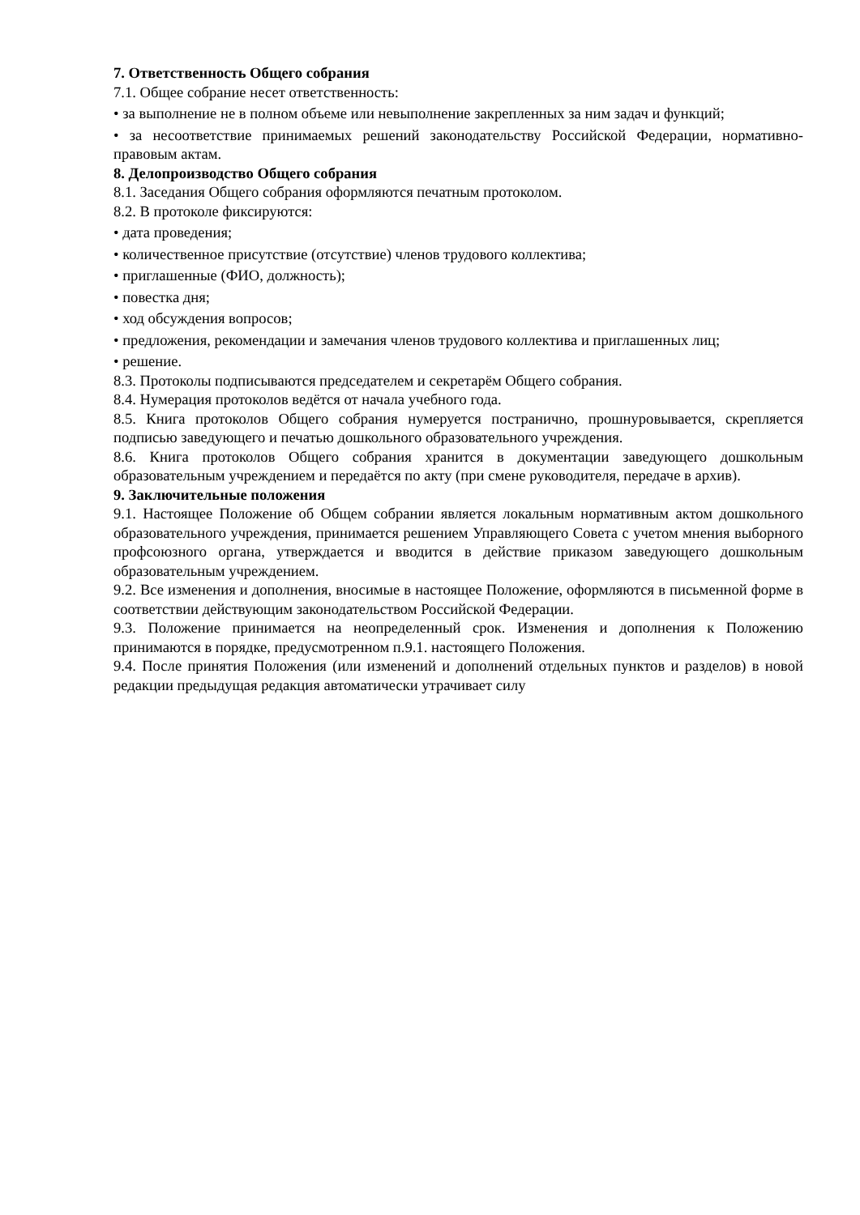7. Ответственность Общего собрания
7.1. Общее собрание несет ответственность:
• за выполнение не в полном объеме или невыполнение закрепленных за ним задач и функций;
• за несоответствие принимаемых решений законодательству Российской Федерации, нормативно-правовым актам.
8. Делопроизводство Общего собрания
8.1. Заседания Общего собрания оформляются печатным протоколом.
8.2. В протоколе фиксируются:
• дата проведения;
• количественное присутствие (отсутствие) членов трудового коллектива;
• приглашенные (ФИО, должность);
• повестка дня;
• ход обсуждения вопросов;
• предложения, рекомендации и замечания членов трудового коллектива и приглашенных лиц;
• решение.
8.3. Протоколы подписываются председателем и секретарём Общего собрания.
8.4. Нумерация протоколов ведётся от начала учебного года.
8.5. Книга протоколов Общего собрания нумеруется постранично, прошнуровывается, скрепляется подписью заведующего и печатью дошкольного образовательного учреждения.
8.6. Книга протоколов Общего собрания хранится в документации заведующего дошкольным образовательным учреждением и передаётся по акту (при смене руководителя, передаче в архив).
9. Заключительные положения
9.1. Настоящее Положение об Общем собрании является локальным нормативным актом дошкольного образовательного учреждения, принимается решением Управляющего Совета с учетом мнения выборного профсоюзного органа, утверждается и вводится в действие приказом заведующего дошкольным образовательным учреждением.
9.2. Все изменения и дополнения, вносимые в настоящее Положение, оформляются в письменной форме в соответствии действующим законодательством Российской Федерации.
9.3. Положение принимается на неопределенный срок. Изменения и дополнения к Положению принимаются в порядке, предусмотренном п.9.1. настоящего Положения.
9.4. После принятия Положения (или изменений и дополнений отдельных пунктов и разделов) в новой редакции предыдущая редакция автоматически утрачивает силу